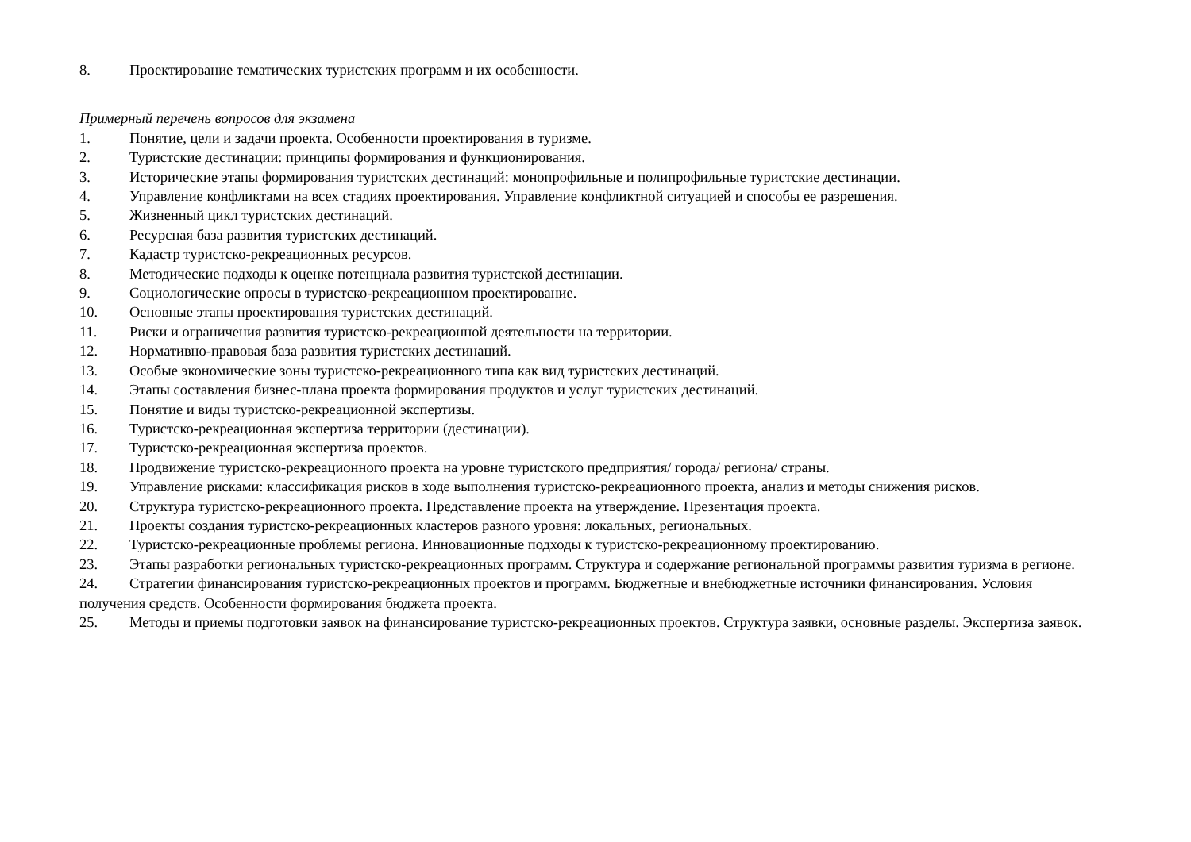8. Проектирование тематических туристских программ и их особенности.
Примерный перечень вопросов для экзамена
1. Понятие, цели и задачи проекта. Особенности проектирования в туризме.
2. Туристские дестинации: принципы формирования и функционирования.
3. Исторические этапы формирования туристских дестинаций: монопрофильные и полипрофильные туристские дестинации.
4. Управление конфликтами на всех стадиях проектирования. Управление конфликтной ситуацией и способы ее разрешения.
5. Жизненный цикл туристских дестинаций.
6. Ресурсная база развития туристских дестинаций.
7. Кадастр туристско-рекреационных ресурсов.
8. Методические подходы к оценке потенциала развития туристской дестинации.
9. Социологические опросы в туристско-рекреационном проектирование.
10. Основные этапы проектирования туристских дестинаций.
11. Риски и ограничения развития туристско-рекреационной деятельности на территории.
12. Нормативно-правовая база развития туристских дестинаций.
13. Особые экономические зоны туристско-рекреационного типа как вид туристских дестинаций.
14. Этапы составления бизнес-плана проекта формирования продуктов и услуг туристских дестинаций.
15. Понятие и виды туристско-рекреационной экспертизы.
16. Туристско-рекреационная экспертиза территории (дестинации).
17. Туристско-рекреационная экспертиза проектов.
18. Продвижение туристско-рекреационного проекта на уровне туристского предприятия/ города/ региона/ страны.
19. Управление рисками: классификация рисков в ходе выполнения туристско-рекреационного проекта, анализ и методы снижения рисков.
20. Структура туристско-рекреационного проекта. Представление проекта на утверждение. Презентация проекта.
21. Проекты создания туристско-рекреационных кластеров разного уровня: локальных, региональных.
22. Туристско-рекреационные проблемы региона. Инновационные подходы к туристско-рекреационному проектированию.
23. Этапы разработки региональных туристско-рекреационных программ. Структура и содержание региональной программы развития туризма в регионе.
24. Стратегии финансирования туристско-рекреационных проектов и программ. Бюджетные и внебюджетные источники финансирования. Условия получения средств. Особенности формирования бюджета проекта.
25. Методы и приемы подготовки заявок на финансирование туристско-рекреационных проектов. Структура заявки, основные разделы. Экспертиза заявок.